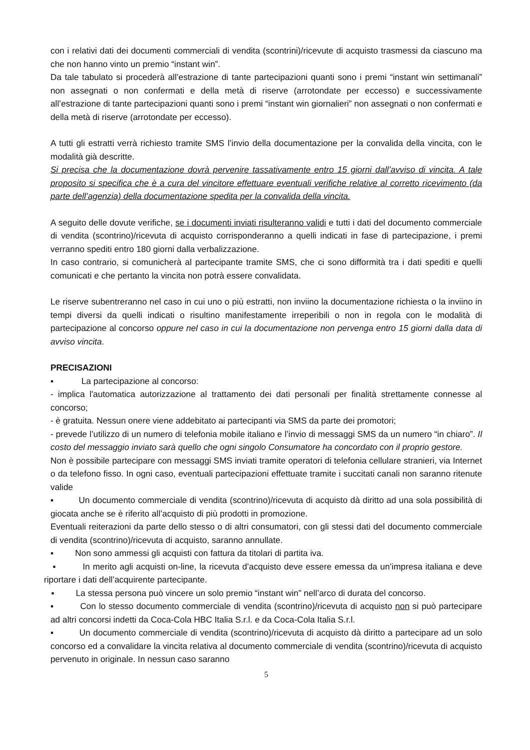con i relativi dati dei documenti commerciali di vendita (scontrini)/ricevute di acquisto trasmessi da ciascuno ma che non hanno vinto un premio “instant win”.
Da tale tabulato si procederà all’estrazione di tante partecipazioni quanti sono i premi “instant win settimanali” non assegnati o non confermati e della metà di riserve (arrotondate per eccesso) e successivamente all’estrazione di tante partecipazioni quanti sono i premi “instant win giornalieri” non assegnati o non confermati e della metà di riserve (arrotondate per eccesso).
A tutti gli estratti verrà richiesto tramite SMS l’invio della documentazione per la convalida della vincita, con le modalità già descritte.
Si precisa che la documentazione dovrà pervenire tassativamente entro 15 giorni dall’avviso di vincita. A tale proposito si specifica che è a cura del vincitore effettuare eventuali verifiche relative al corretto ricevimento (da parte dell’agenzia) della documentazione spedita per la convalida della vincita.
A seguito delle dovute verifiche, se i documenti inviati risulteranno validi e tutti i dati del documento commerciale di vendita (scontrino)/ricevuta di acquisto corrisponderanno a quelli indicati in fase di partecipazione, i premi verranno spediti entro 180 giorni dalla verbalizzazione.
In caso contrario, si comunicherà al partecipante tramite SMS, che ci sono difformità tra i dati spediti e quelli comunicati e che pertanto la vincita non potrà essere convalidata.
Le riserve subentreranno nel caso in cui uno o più estratti, non inviino la documentazione richiesta o la inviino in tempi diversi da quelli indicati o risultino manifestamente irreperibili o non in regola con le modalità di partecipazione al concorso oppure nel caso in cui la documentazione non pervenga entro 15 giorni dalla data di avviso vincita.
PRECISAZIONI
▪ La partecipazione al concorso:
- implica l'automatica autorizzazione al trattamento dei dati personali per finalità strettamente connesse al concorso;
- è gratuita. Nessun onere viene addebitato ai partecipanti via SMS da parte dei promotori;
- prevede l’utilizzo di un numero di telefonia mobile italiano e l’invio di messaggi SMS da un numero “in chiaro”. Il costo del messaggio inviato sarà quello che ogni singolo Consumatore ha concordato con il proprio gestore.
Non è possibile partecipare con messaggi SMS inviati tramite operatori di telefonia cellulare stranieri, via Internet o da telefono fisso. In ogni caso, eventuali partecipazioni effettuate tramite i succitati canali non saranno ritenute valide
▪ Un documento commerciale di vendita (scontrino)/ricevuta di acquisto dà diritto ad una sola possibilità di giocata anche se è riferito all’acquisto di più prodotti in promozione.
Eventuali reiterazioni da parte dello stesso o di altri consumatori, con gli stessi dati del documento commerciale di vendita (scontrino)/ricevuta di acquisto, saranno annullate.
▪ Non sono ammessi gli acquisti con fattura da titolari di partita iva.
▪ In merito agli acquisti on-line, la ricevuta d’acquisto deve essere emessa da un’impresa italiana e deve riportare i dati dell’acquirente partecipante.
▪ La stessa persona può vincere un solo premio “instant win” nell’arco di durata del concorso.
▪ Con lo stesso documento commerciale di vendita (scontrino)/ricevuta di acquisto non si può partecipare ad altri concorsi indetti da Coca-Cola HBC Italia S.r.l. e da Coca-Cola Italia S.r.l.
▪ Un documento commerciale di vendita (scontrino)/ricevuta di acquisto dà diritto a partecipare ad un solo concorso ed a convalidare la vincita relativa al documento commerciale di vendita (scontrino)/ricevuta di acquisto pervenuto in originale. In nessun caso saranno
5